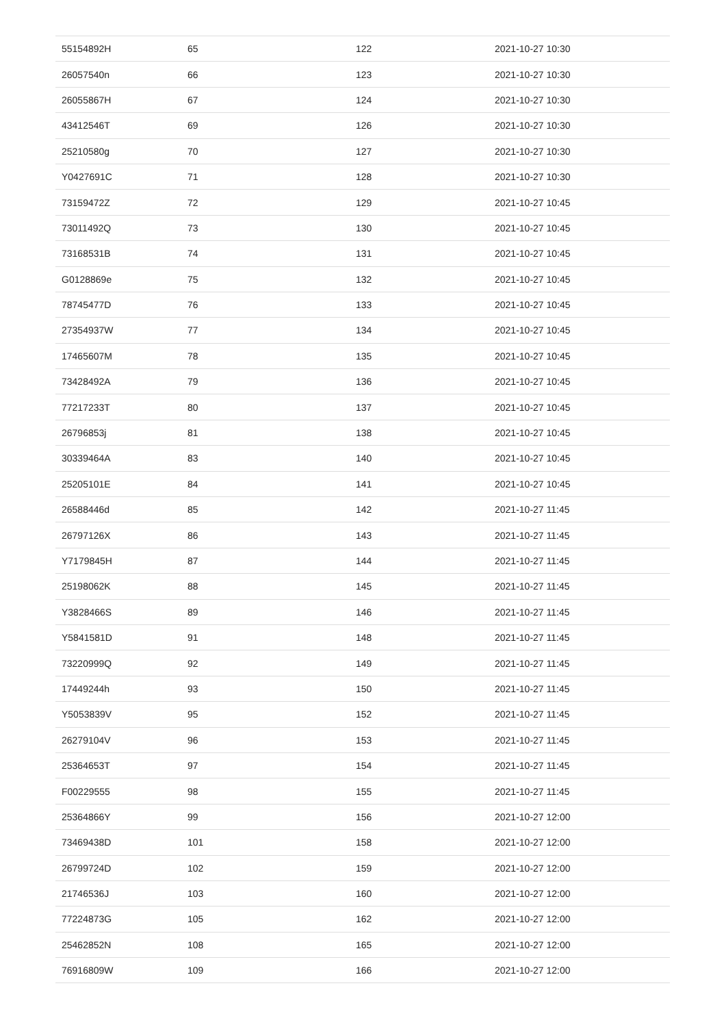| 55154892H | 65 | 122 | 2021-10-27 10:30 |
| 26057540n | 66 | 123 | 2021-10-27 10:30 |
| 26055867H | 67 | 124 | 2021-10-27 10:30 |
| 43412546T | 69 | 126 | 2021-10-27 10:30 |
| 25210580g | 70 | 127 | 2021-10-27 10:30 |
| Y0427691C | 71 | 128 | 2021-10-27 10:30 |
| 73159472Z | 72 | 129 | 2021-10-27 10:45 |
| 73011492Q | 73 | 130 | 2021-10-27 10:45 |
| 73168531B | 74 | 131 | 2021-10-27 10:45 |
| G0128869e | 75 | 132 | 2021-10-27 10:45 |
| 78745477D | 76 | 133 | 2021-10-27 10:45 |
| 27354937W | 77 | 134 | 2021-10-27 10:45 |
| 17465607M | 78 | 135 | 2021-10-27 10:45 |
| 73428492A | 79 | 136 | 2021-10-27 10:45 |
| 77217233T | 80 | 137 | 2021-10-27 10:45 |
| 26796853j | 81 | 138 | 2021-10-27 10:45 |
| 30339464A | 83 | 140 | 2021-10-27 10:45 |
| 25205101E | 84 | 141 | 2021-10-27 10:45 |
| 26588446d | 85 | 142 | 2021-10-27 11:45 |
| 26797126X | 86 | 143 | 2021-10-27 11:45 |
| Y7179845H | 87 | 144 | 2021-10-27 11:45 |
| 25198062K | 88 | 145 | 2021-10-27 11:45 |
| Y3828466S | 89 | 146 | 2021-10-27 11:45 |
| Y5841581D | 91 | 148 | 2021-10-27 11:45 |
| 73220999Q | 92 | 149 | 2021-10-27 11:45 |
| 17449244h | 93 | 150 | 2021-10-27 11:45 |
| Y5053839V | 95 | 152 | 2021-10-27 11:45 |
| 26279104V | 96 | 153 | 2021-10-27 11:45 |
| 25364653T | 97 | 154 | 2021-10-27 11:45 |
| F00229555 | 98 | 155 | 2021-10-27 11:45 |
| 25364866Y | 99 | 156 | 2021-10-27 12:00 |
| 73469438D | 101 | 158 | 2021-10-27 12:00 |
| 26799724D | 102 | 159 | 2021-10-27 12:00 |
| 21746536J | 103 | 160 | 2021-10-27 12:00 |
| 77224873G | 105 | 162 | 2021-10-27 12:00 |
| 25462852N | 108 | 165 | 2021-10-27 12:00 |
| 76916809W | 109 | 166 | 2021-10-27 12:00 |